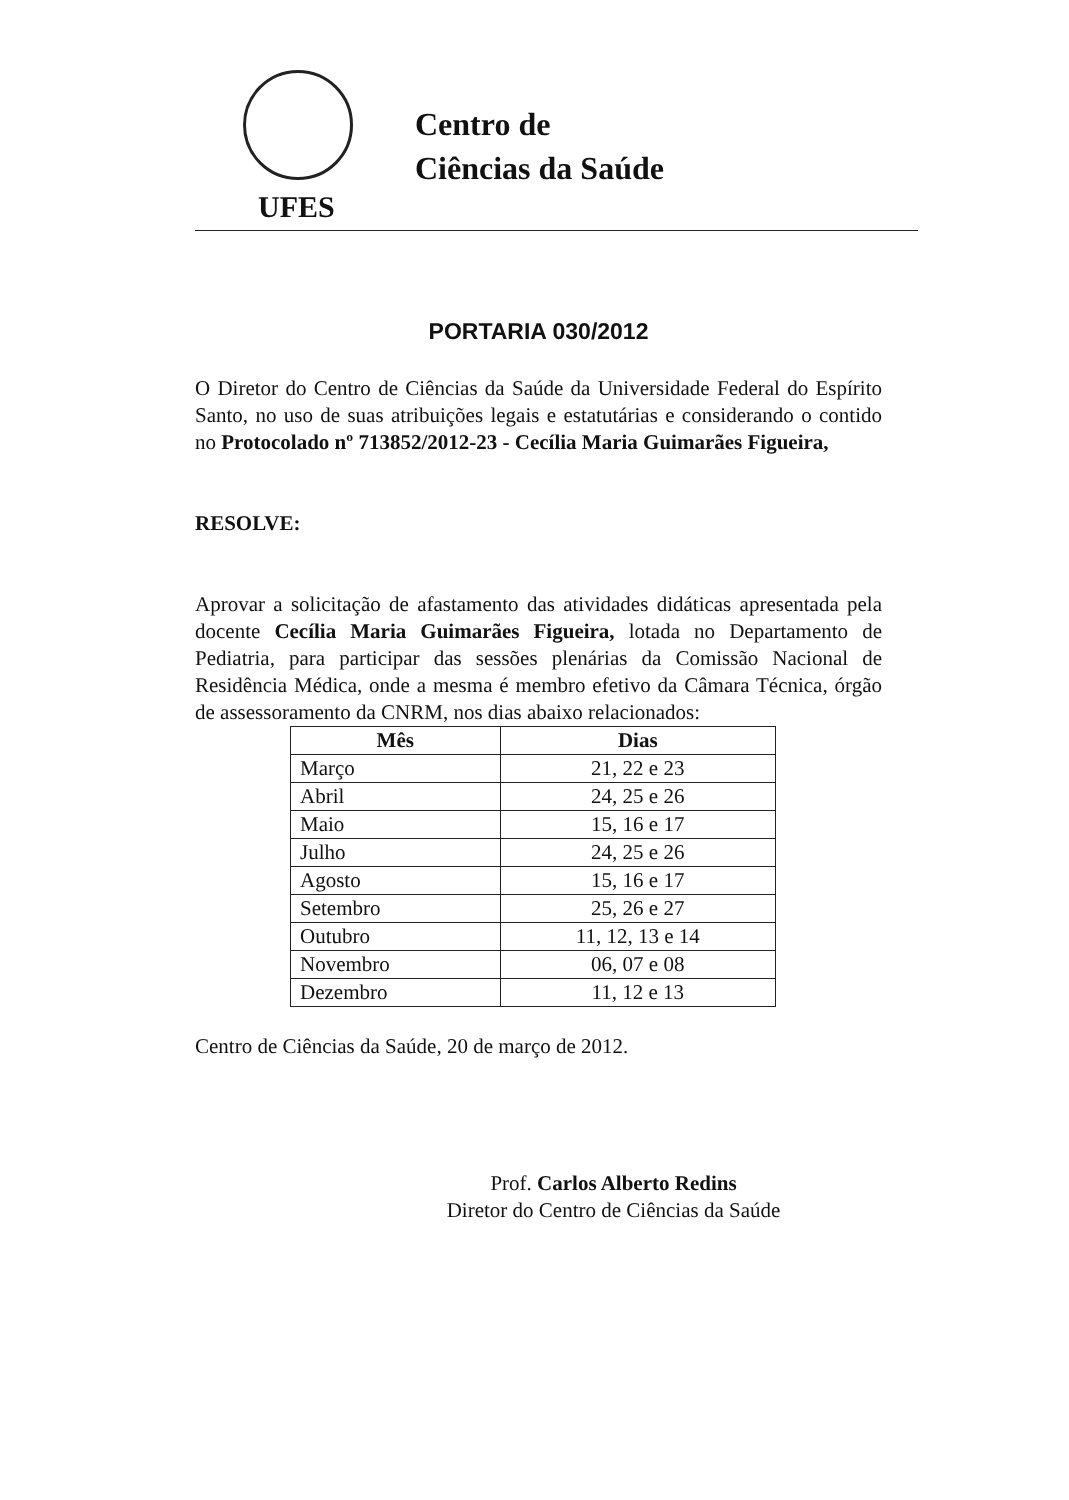UFES
Centro de
Ciências da Saúde
PORTARIA 030/2012
O Diretor do Centro de Ciências da Saúde da Universidade Federal do Espírito Santo, no uso de suas atribuições legais e estatutárias e considerando o contido no Protocolado nº 713852/2012-23 - Cecília Maria Guimarães Figueira,
RESOLVE:
Aprovar a solicitação de afastamento das atividades didáticas apresentada pela docente Cecília Maria Guimarães Figueira, lotada no Departamento de Pediatria, para participar das sessões plenárias da Comissão Nacional de Residência Médica, onde a mesma é membro efetivo da Câmara Técnica, órgão de assessoramento da CNRM, nos dias abaixo relacionados:
| Mês | Dias |
| --- | --- |
| Março | 21, 22 e 23 |
| Abril | 24, 25 e 26 |
| Maio | 15, 16 e 17 |
| Julho | 24, 25 e 26 |
| Agosto | 15, 16 e 17 |
| Setembro | 25, 26 e 27 |
| Outubro | 11, 12, 13 e 14 |
| Novembro | 06, 07 e 08 |
| Dezembro | 11, 12 e 13 |
Centro de Ciências da Saúde, 20 de março de 2012.
Prof. Carlos Alberto Redins
Diretor do Centro de Ciências da Saúde